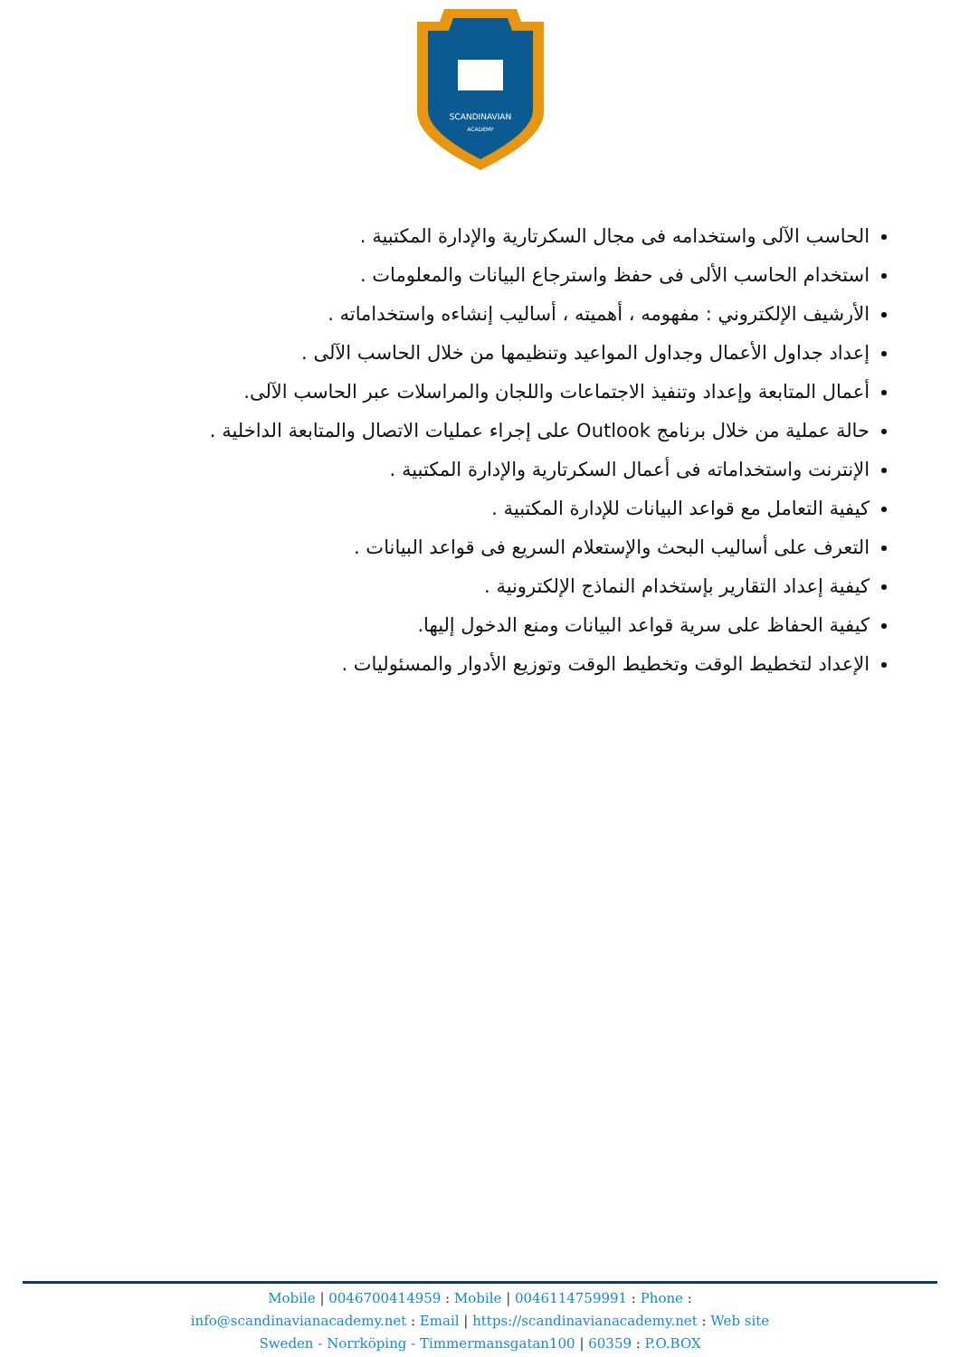SCANDINAVIAN
ACADEMY
الحاسب الآلى واستخدامه فى مجال السكرتارية والإدارة المكتبية .
استخدام الحاسب الألى فى حفظ واسترجاع البيانات والمعلومات .
الأرشيف الإلكتروني : مفهومه ، أهميته ، أساليب إنشاءه واستخداماته .
إعداد جداول الأعمال وجداول المواعيد وتنظيمها من خلال الحاسب الآلى .
أعمال المتابعة وإعداد وتنفيذ الاجتماعات واللجان والمراسلات عبر الحاسب الآلى.
حالة عملية من خلال برنامج Outlook على إجراء عمليات الاتصال والمتابعة الداخلية .
الإنترنت واستخداماته فى أعمال السكرتارية والإدارة المكتبية .
كيفية التعامل مع قواعد البيانات للإدارة المكتبية .
التعرف على أساليب البحث والإستعلام السريع فى قواعد البيانات .
كيفية إعداد التقارير بإستخدام النماذج الإلكترونية .
كيفية الحفاظ على سرية قواعد البيانات ومنع الدخول إليها.
الإعداد لتخطيط الوقت وتخطيط الوقت وتوزيع الأدوار والمسئوليات .
Mobile | 0046700414959 : Mobile | 0046114759991 : Phone :
info@scandinavianacademy.net : Email | https://scandinavianacademy.net : Web site
Sweden - Norrköping - Timmermansgatan100 | 60359 : P.O.BOX